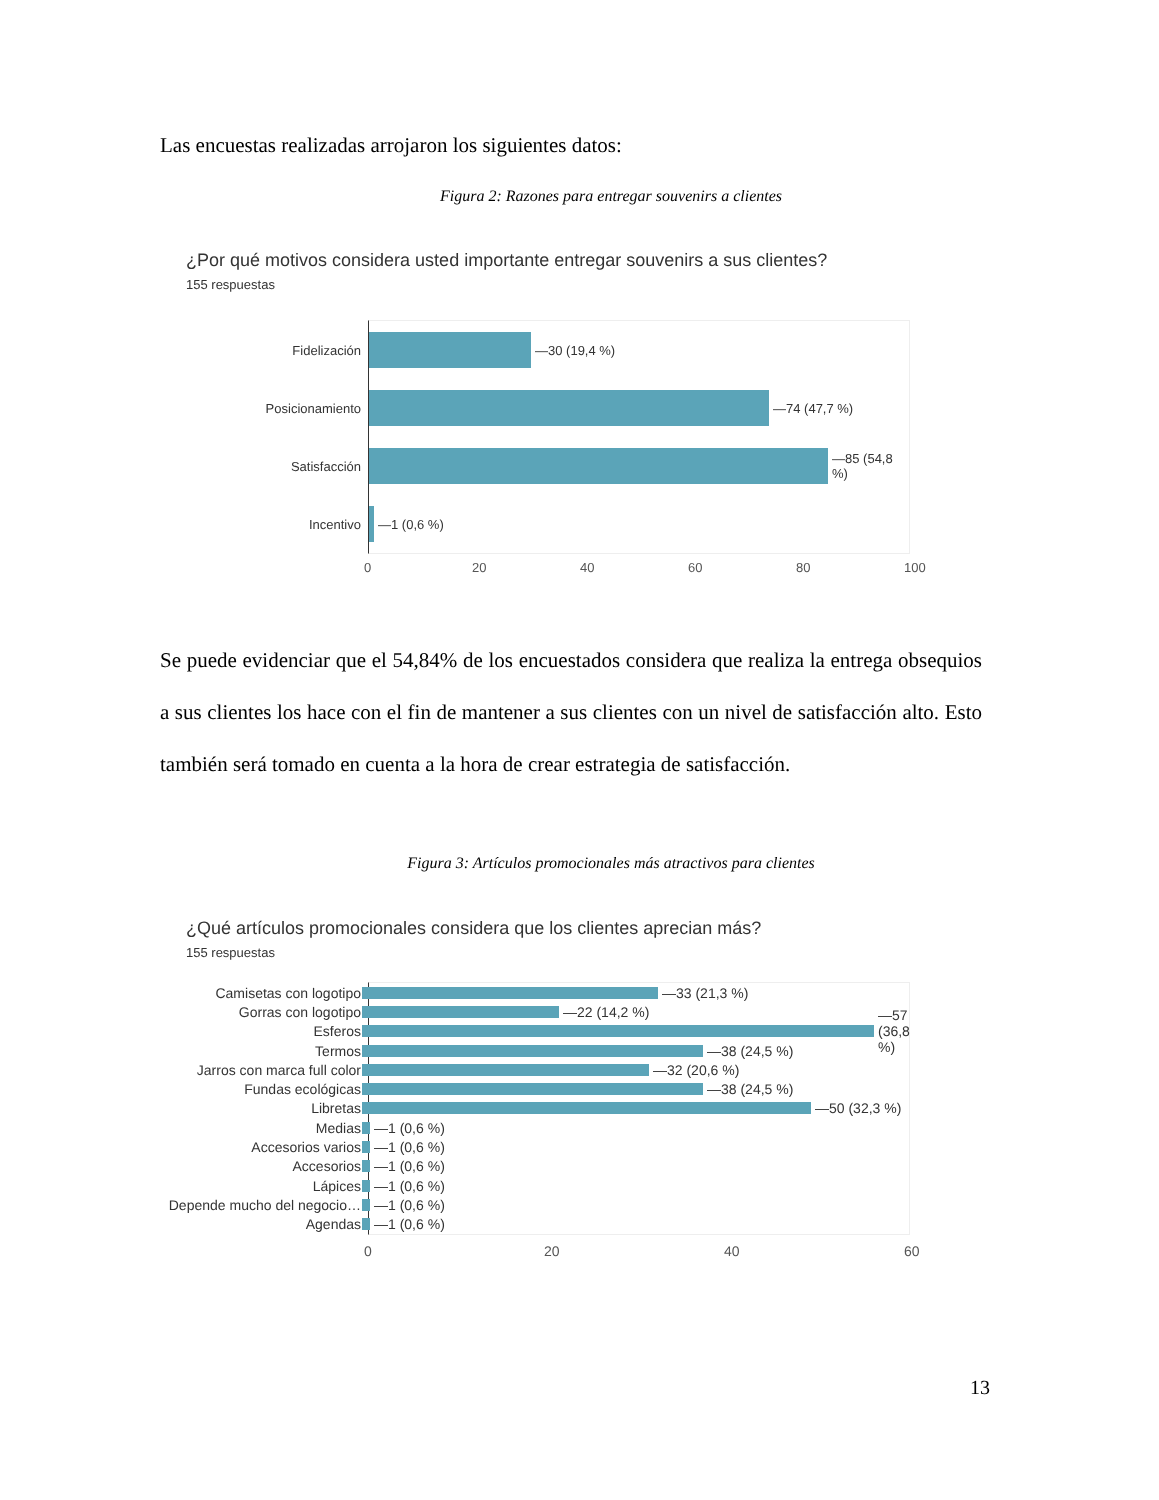Las encuestas realizadas arrojaron los siguientes datos:
Figura 2: Razones para entregar souvenirs a clientes
¿Por qué motivos considera usted importante entregar souvenirs a sus clientes?
155 respuestas
Fidelización —30 (19,4 %)
Posicionamiento —74 (47,7 %)
Satisfacción —85 (54,8 %)
Incentivo —1 (0,6 %)
0 20 40 60 80 100
Se puede evidenciar que el 54,84% de los encuestados considera que realiza la entrega obsequios a sus clientes los hace con el fin de mantener a sus clientes con un nivel de satisfacción alto. Esto también será tomado en cuenta a la hora de crear estrategia de satisfacción.
Figura 3: Artículos promocionales más atractivos para clientes
¿Qué artículos promocionales considera que los clientes aprecian más?
155 respuestas
Camisetas con logotipo —33 (21,3 %)
Gorras con logotipo —22 (14,2 %)
Esferos —57 (36,8 %)
Termos —38 (24,5 %)
Jarros con marca full color —32 (20,6 %)
Fundas ecológicas —38 (24,5 %)
Libretas —50 (32,3 %)
Medias —1 (0,6 %)
Accesorios varios —1 (0,6 %)
Accesorios —1 (0,6 %)
Lápices —1 (0,6 %)
Depende mucho del negocio… —1 (0,6 %)
Agendas —1 (0,6 %)
0 20 40 60
13